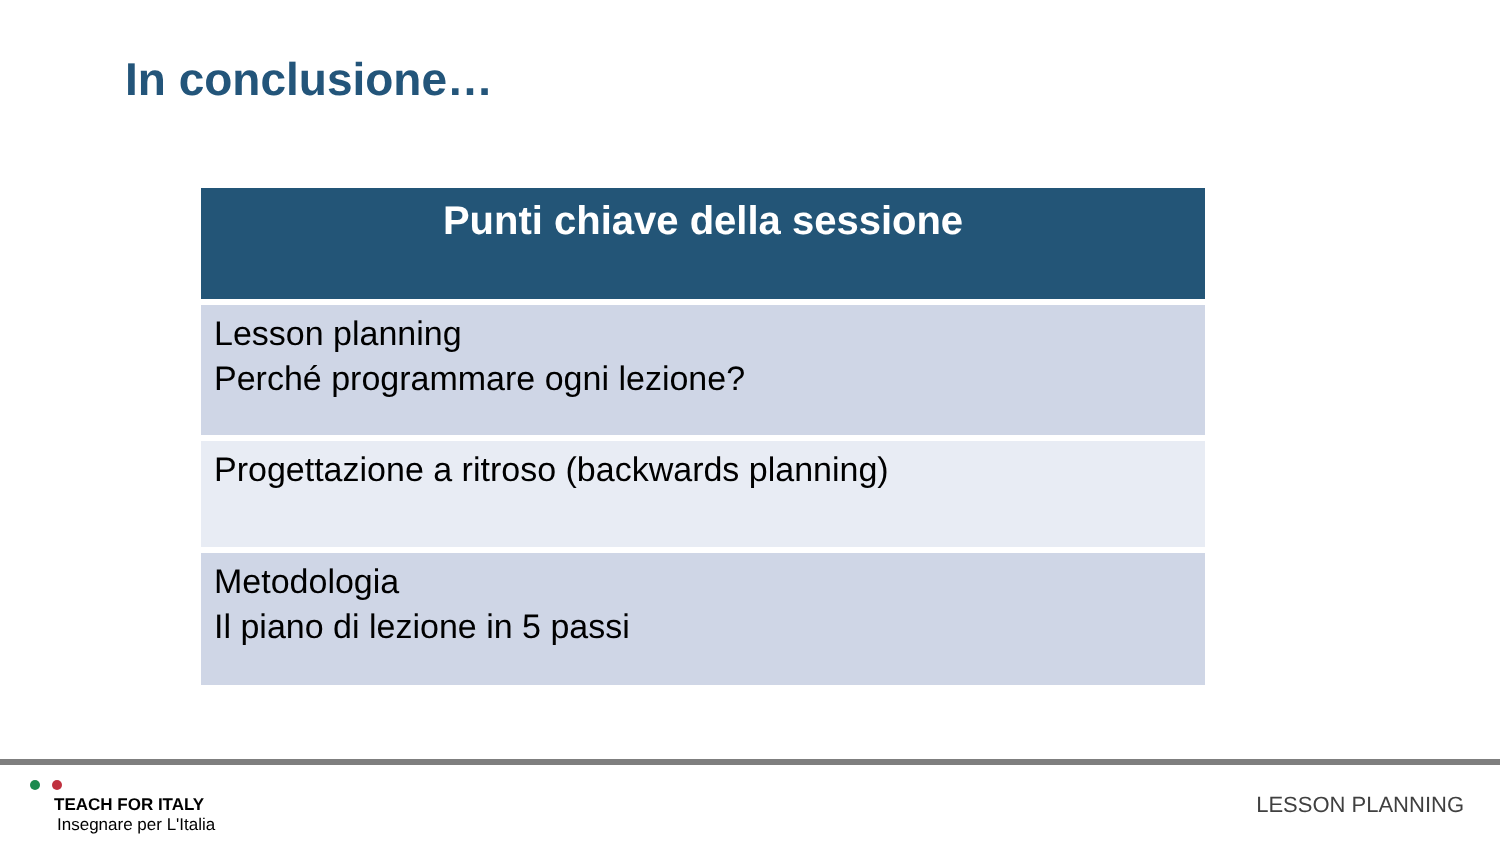In conclusione…
| Punti chiave della sessione |
| --- |
| Lesson planning Perché programmare ogni lezione? |
| Progettazione a ritroso (backwards planning) |
| Metodologia Il piano di lezione in 5 passi |
TEACH FOR ITALY
Insegnare per L'Italia
LESSON PLANNING